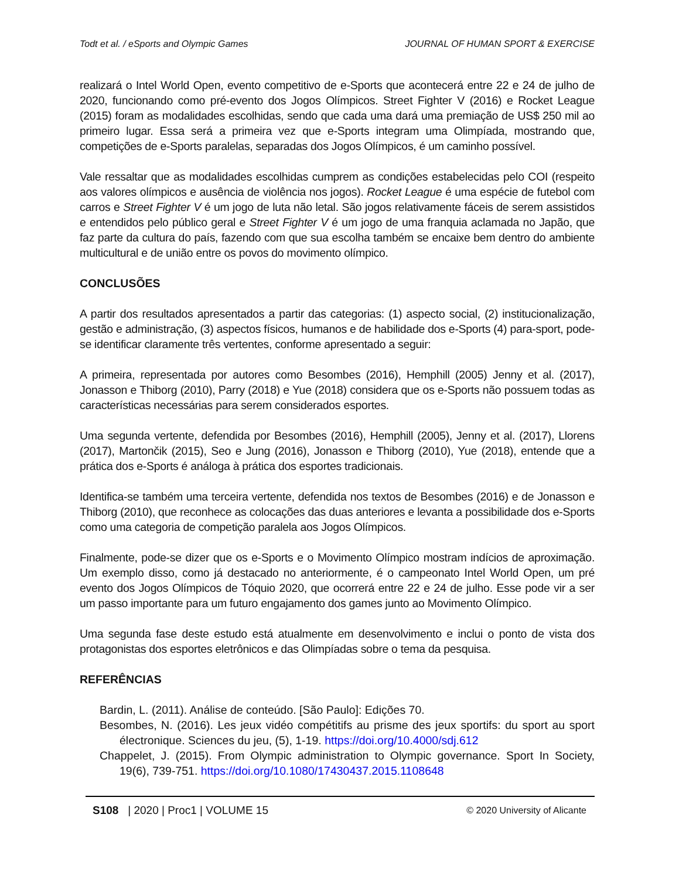Todt et al. / eSports and Olympic Games JOURNAL OF HUMAN SPORT & EXERCISE
realizará o Intel World Open, evento competitivo de e-Sports que acontecerá entre 22 e 24 de julho de 2020, funcionando como pré-evento dos Jogos Olímpicos. Street Fighter V (2016) e Rocket League (2015) foram as modalidades escolhidas, sendo que cada uma dará uma premiação de US$ 250 mil ao primeiro lugar. Essa será a primeira vez que e-Sports integram uma Olimpíada, mostrando que, competições de e-Sports paralelas, separadas dos Jogos Olímpicos, é um caminho possível.
Vale ressaltar que as modalidades escolhidas cumprem as condições estabelecidas pelo COI (respeito aos valores olímpicos e ausência de violência nos jogos). Rocket League é uma espécie de futebol com carros e Street Fighter V é um jogo de luta não letal. São jogos relativamente fáceis de serem assistidos e entendidos pelo público geral e Street Fighter V é um jogo de uma franquia aclamada no Japão, que faz parte da cultura do país, fazendo com que sua escolha também se encaixe bem dentro do ambiente multicultural e de união entre os povos do movimento olímpico.
CONCLUSÕES
A partir dos resultados apresentados a partir das categorias: (1) aspecto social, (2) institucionalização, gestão e administração, (3) aspectos físicos, humanos e de habilidade dos e-Sports (4) para-sport, pode-se identificar claramente três vertentes, conforme apresentado a seguir:
A primeira, representada por autores como Besombes (2016), Hemphill (2005) Jenny et al. (2017), Jonasson e Thiborg (2010), Parry (2018) e Yue (2018) considera que os e-Sports não possuem todas as características necessárias para serem considerados esportes.
Uma segunda vertente, defendida por Besombes (2016), Hemphill (2005), Jenny et al. (2017), Llorens (2017), Martončik (2015), Seo e Jung (2016), Jonasson e Thiborg (2010), Yue (2018), entende que a prática dos e-Sports é análoga à prática dos esportes tradicionais.
Identifica-se também uma terceira vertente, defendida nos textos de Besombes (2016) e de Jonasson e Thiborg (2010), que reconhece as colocações das duas anteriores e levanta a possibilidade dos e-Sports como uma categoria de competição paralela aos Jogos Olímpicos.
Finalmente, pode-se dizer que os e-Sports e o Movimento Olímpico mostram indícios de aproximação. Um exemplo disso, como já destacado no anteriormente, é o campeonato Intel World Open, um pré evento dos Jogos Olímpicos de Tóquio 2020, que ocorrerá entre 22 e 24 de julho. Esse pode vir a ser um passo importante para um futuro engajamento dos games junto ao Movimento Olímpico.
Uma segunda fase deste estudo está atualmente em desenvolvimento e inclui o ponto de vista dos protagonistas dos esportes eletrônicos e das Olimpíadas sobre o tema da pesquisa.
REFERÊNCIAS
Bardin, L. (2011). Análise de conteúdo. [São Paulo]: Edições 70.
Besombes, N. (2016). Les jeux vidéo compétitifs au prisme des jeux sportifs: du sport au sport électronique. Sciences du jeu, (5), 1-19. https://doi.org/10.4000/sdj.612
Chappelet, J. (2015). From Olympic administration to Olympic governance. Sport In Society, 19(6), 739-751. https://doi.org/10.1080/17430437.2015.1108648
S108 | 2020 | Proc1 | VOLUME 15 © 2020 University of Alicante